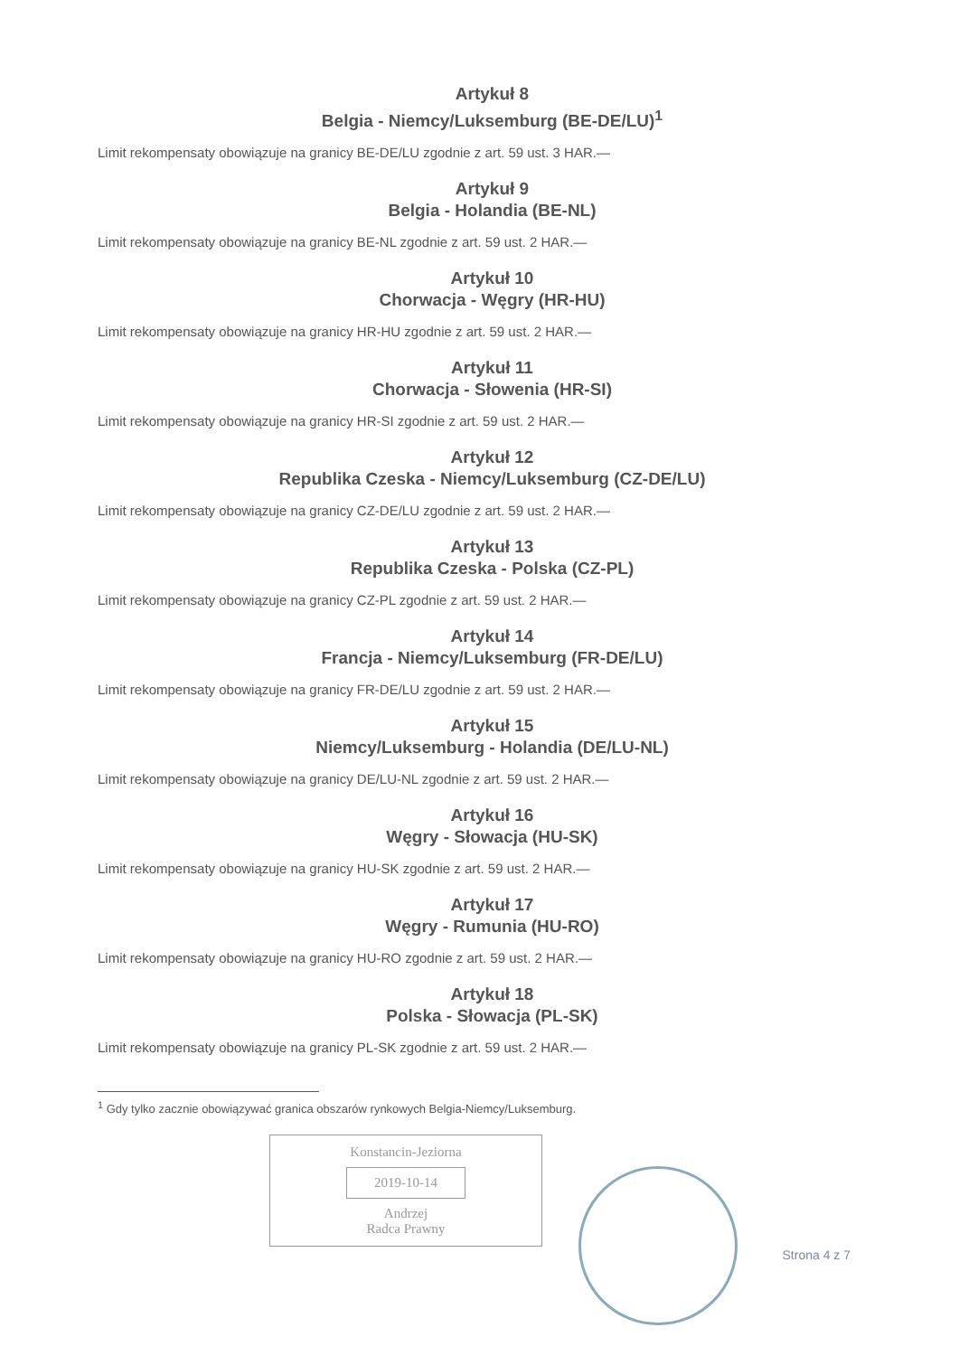Artykuł 8
Belgia - Niemcy/Luksemburg (BE-DE/LU)<sup>1</sup>
Limit rekompensaty obowiązuje na granicy BE-DE/LU zgodnie z art. 59 ust. 3 HAR.—
Artykuł 9
Belgia - Holandia (BE-NL)
Limit rekompensaty obowiązuje na granicy BE-NL zgodnie z art. 59 ust. 2 HAR.—
Artykuł 10
Chorwacja - Węgry (HR-HU)
Limit rekompensaty obowiązuje na granicy HR-HU zgodnie z art. 59 ust. 2 HAR.—
Artykuł 11
Chorwacja - Słowenia (HR-SI)
Limit rekompensaty obowiązuje na granicy HR-SI zgodnie z art. 59 ust. 2 HAR.—
Artykuł 12
Republika Czeska - Niemcy/Luksemburg (CZ-DE/LU)
Limit rekompensaty obowiązuje na granicy CZ-DE/LU zgodnie z art. 59 ust. 2 HAR.—
Artykuł 13
Republika Czeska - Polska (CZ-PL)
Limit rekompensaty obowiązuje na granicy CZ-PL zgodnie z art. 59 ust. 2 HAR.—
Artykuł 14
Francja - Niemcy/Luksemburg (FR-DE/LU)
Limit rekompensaty obowiązuje na granicy FR-DE/LU zgodnie z art. 59 ust. 2 HAR.—
Artykuł 15
Niemcy/Luksemburg - Holandia (DE/LU-NL)
Limit rekompensaty obowiązuje na granicy DE/LU-NL zgodnie z art. 59 ust. 2 HAR.—
Artykuł 16
Węgry - Słowacja (HU-SK)
Limit rekompensaty obowiązuje na granicy HU-SK zgodnie z art. 59 ust. 2 HAR.—
Artykuł 17
Węgry - Rumunia (HU-RO)
Limit rekompensaty obowiązuje na granicy HU-RO zgodnie z art. 59 ust. 2 HAR.—
Artykuł 18
Polska - Słowacja (PL-SK)
Limit rekompensaty obowiązuje na granicy PL-SK zgodnie z art. 59 ust. 2 HAR.—
<sup>1</sup> Gdy tylko zacznie obowiązywać granica obszarów rynkowych Belgia-Niemcy/Luksemburg.
Konstancin-Jeziorna
2019-10-14
Andrzej
Radca Prawny
Strona 4 z 7